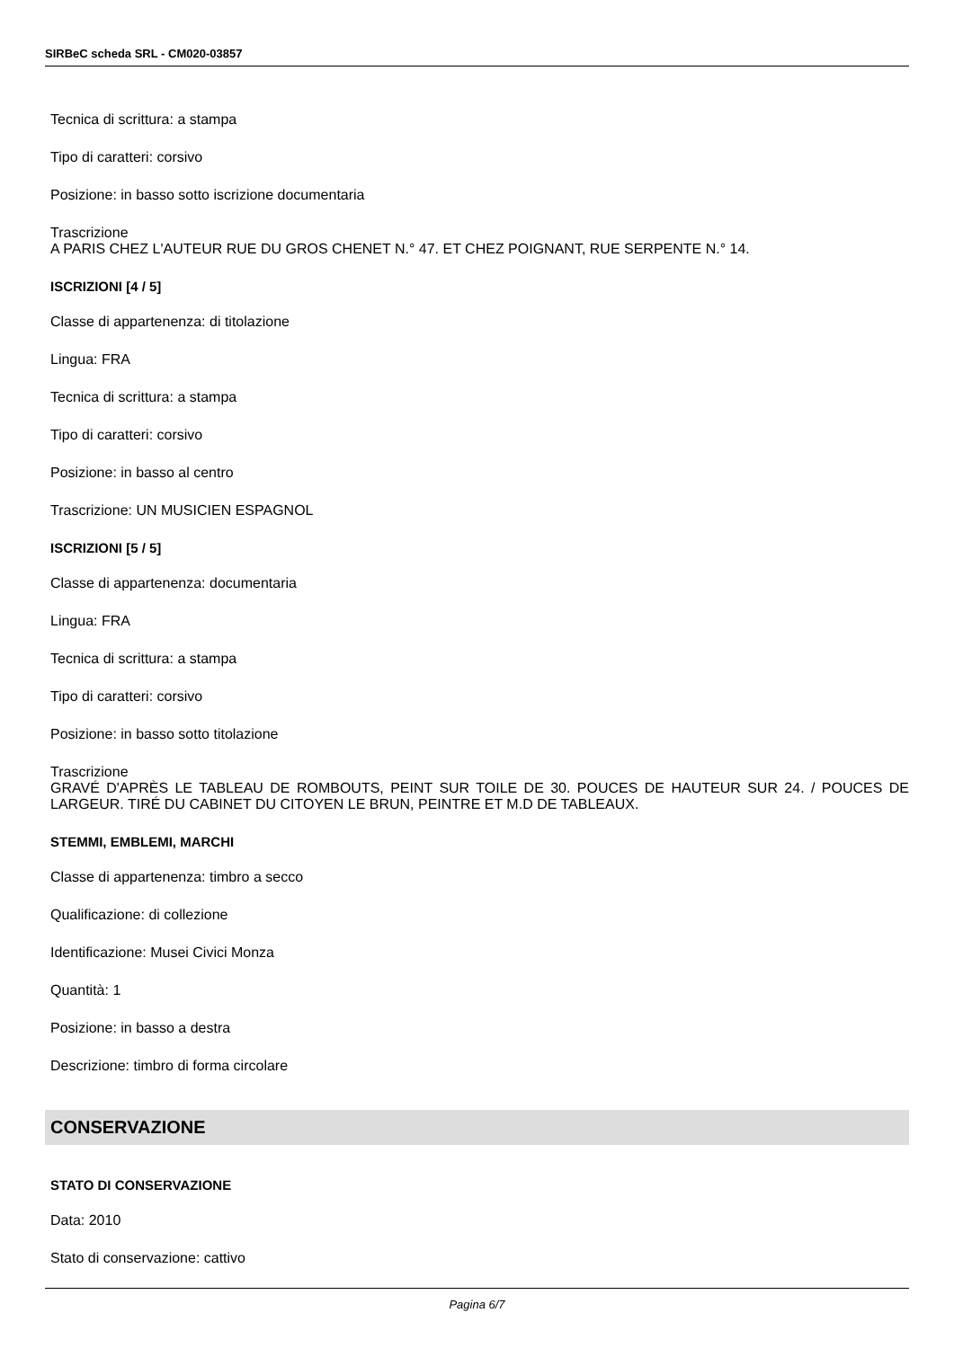SIRBeC scheda SRL - CM020-03857
Tecnica di scrittura: a stampa
Tipo di caratteri: corsivo
Posizione: in basso sotto iscrizione documentaria
Trascrizione
A PARIS CHEZ L'AUTEUR RUE DU GROS CHENET N.° 47. ET CHEZ POIGNANT, RUE SERPENTE N.° 14.
ISCRIZIONI [4 / 5]
Classe di appartenenza: di titolazione
Lingua: FRA
Tecnica di scrittura: a stampa
Tipo di caratteri: corsivo
Posizione: in basso al centro
Trascrizione: UN MUSICIEN ESPAGNOL
ISCRIZIONI [5 / 5]
Classe di appartenenza: documentaria
Lingua: FRA
Tecnica di scrittura: a stampa
Tipo di caratteri: corsivo
Posizione: in basso sotto titolazione
Trascrizione
GRAVÉ D'APRÈS LE TABLEAU DE ROMBOUTS, PEINT SUR TOILE DE 30. POUCES DE HAUTEUR SUR 24. / POUCES DE LARGEUR. TIRÉ DU CABINET DU CITOYEN LE BRUN, PEINTRE ET M.D DE TABLEAUX.
STEMMI, EMBLEMI, MARCHI
Classe di appartenenza: timbro a secco
Qualificazione: di collezione
Identificazione: Musei Civici Monza
Quantità: 1
Posizione: in basso a destra
Descrizione: timbro di forma circolare
CONSERVAZIONE
STATO DI CONSERVAZIONE
Data: 2010
Stato di conservazione: cattivo
Pagina 6/7